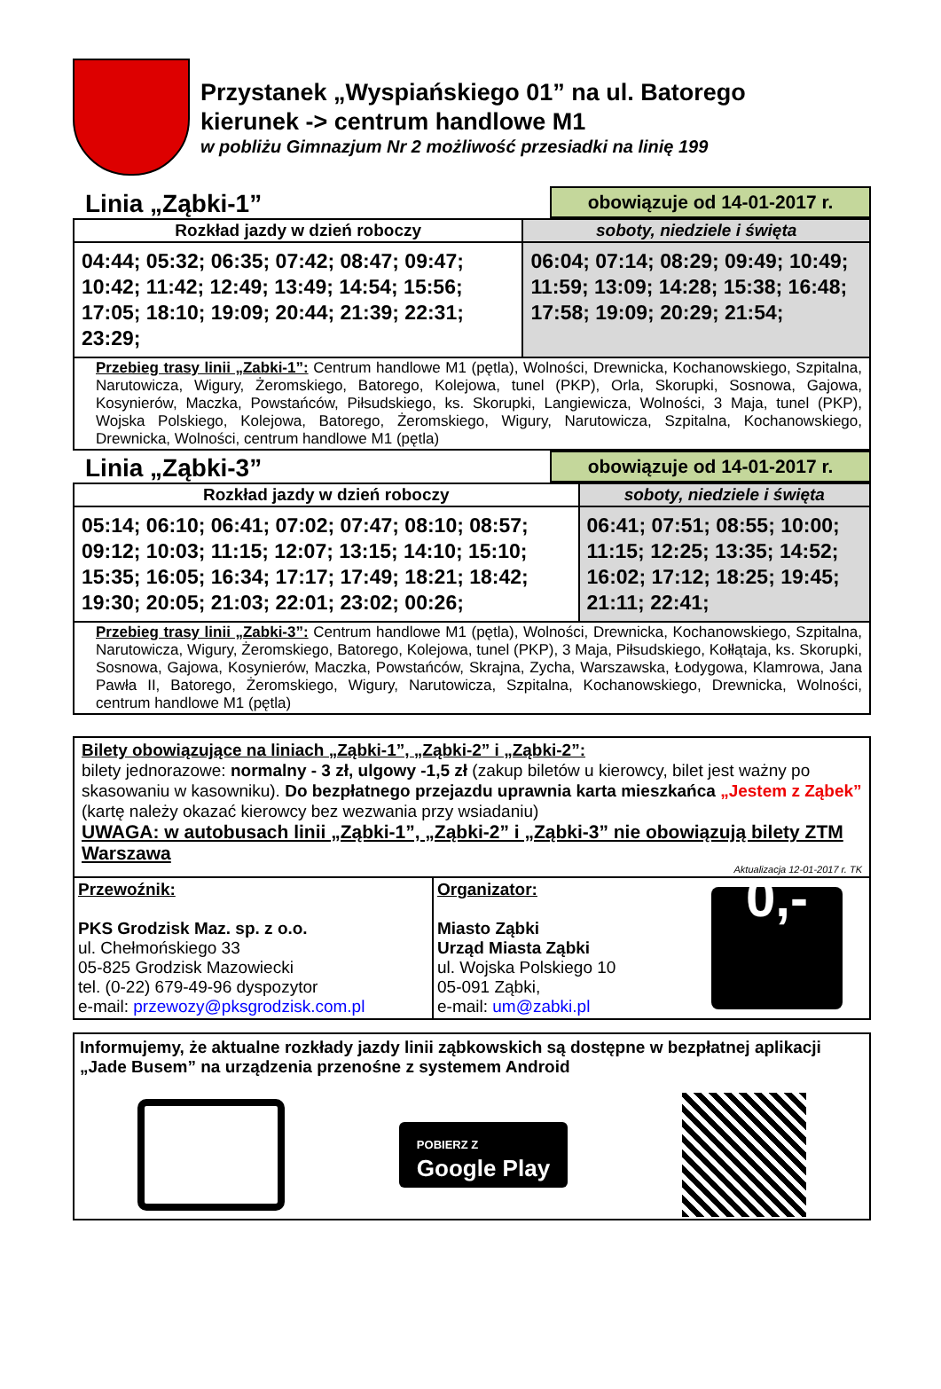Przystanek „Wyspiańskiego 01” na ul. Batorego
kierunek -> centrum handlowe M1
w pobliżu Gimnazjum Nr 2 możliwość przesiadki na linię 199
Linia „Ząbki-1”
obowiązuje od 14-01-2017 r.
| Rozkład jazdy w dzień roboczy | soboty, niedziele i święta |
| --- | --- |
| 04:44; 05:32; 06:35; 07:42; 08:47; 09:47; 10:42; 11:42; 12:49; 13:49; 14:54; 15:56; 17:05; 18:10; 19:09; 20:44; 21:39; 22:31; 23:29; | 06:04; 07:14; 08:29; 09:49; 10:49; 11:59; 13:09; 14:28; 15:38; 16:48; 17:58; 19:09; 20:29; 21:54; |
| Przebieg trasy linii „Zabki-1”: Centrum handlowe M1 (pętla), Wolności, Drewnicka, Kochanowskiego, Szpitalna, Narutowicza, Wigury, Żeromskiego, Batorego, Kolejowa, tunel (PKP), Orla, Skorupki, Sosnowa, Gajowa, Kosynierów, Maczka, Powstańców, Piłsudskiego, ks. Skorupki, Langiewicza, Wolności, 3 Maja, tunel (PKP), Wojska Polskiego, Kolejowa, Batorego, Żeromskiego, Wigury, Narutowicza, Szpitalna, Kochanowskiego, Drewnicka, Wolności, centrum handlowe M1 (pętla) | |
Linia „Ząbki-3”
obowiązuje od 14-01-2017 r.
| Rozkład jazdy w dzień roboczy | soboty, niedziele i święta |
| --- | --- |
| 05:14; 06:10; 06:41; 07:02; 07:47; 08:10; 08:57; 09:12; 10:03; 11:15; 12:07; 13:15; 14:10; 15:10; 15:35; 16:05; 16:34; 17:17; 17:49; 18:21; 18:42; 19:30; 20:05; 21:03; 22:01; 23:02; 00:26; | 06:41; 07:51; 08:55; 10:00; 11:15; 12:25; 13:35; 14:52; 16:02; 17:12; 18:25; 19:45; 21:11; 22:41; |
| Przebieg trasy linii „Zabki-3”: Centrum handlowe M1 (pętla), Wolności, Drewnicka, Kochanowskiego, Szpitalna, Narutowicza, Wigury, Żeromskiego, Batorego, Kolejowa, tunel (PKP), 3 Maja, Piłsudskiego, Kołłątaja, ks. Skorupki, Sosnowa, Gajowa, Kosynierów, Maczka, Powstańców, Skrajna, Zycha, Warszawska, Łodygowa, Klamrowa, Jana Pawła II, Batorego, Żeromskiego, Wigury, Narutowicza, Szpitalna, Kochanowskiego, Drewnicka, Wolności, centrum handlowe M1 (pętla) | |
Bilety obowiązujące na liniach „Ząbki-1”, „Ząbki-2” i „Ząbki-2”:
bilety jednorazowe: normalny - 3 zł, ulgowy -1,5 zł (zakup biletów u kierowcy, bilet jest ważny po skasowaniu w kasowniku). Do bezpłatnego przejazdu uprawnia karta mieszkańca „Jestem z Ząbek” (kartę należy okazać kierowcy bez wezwania przy wsiadaniu)
UWAGA: w autobusach linii „Ząbki-1”, „Ząbki-2” i „Ząbki-3” nie obowiązują bilety ZTM Warszawa
Aktualizacja 12-01-2017 r. TK
Przewoźnik:
PKS Grodzisk Maz. sp. z o.o.
ul. Chełmońskiego 33
05-825 Grodzisk Mazowiecki
tel. (0-22) 679-49-96 dyspozytor
e-mail: przewozy@pksgrodzisk.com.pl
Organizator:
Miasto Ząbki
Urząd Miasta Ząbki
ul. Wojska Polskiego 10
05-091 Ząbki,
e-mail: um@zabki.pl
0,-
Informujemy, że aktualne rozkłady jazdy linii ząbkowskich są dostępne w bezpłatnej aplikacji „Jade Busem” na urządzenia przenośne z systemem Android
POBIERZ Z
Google Play